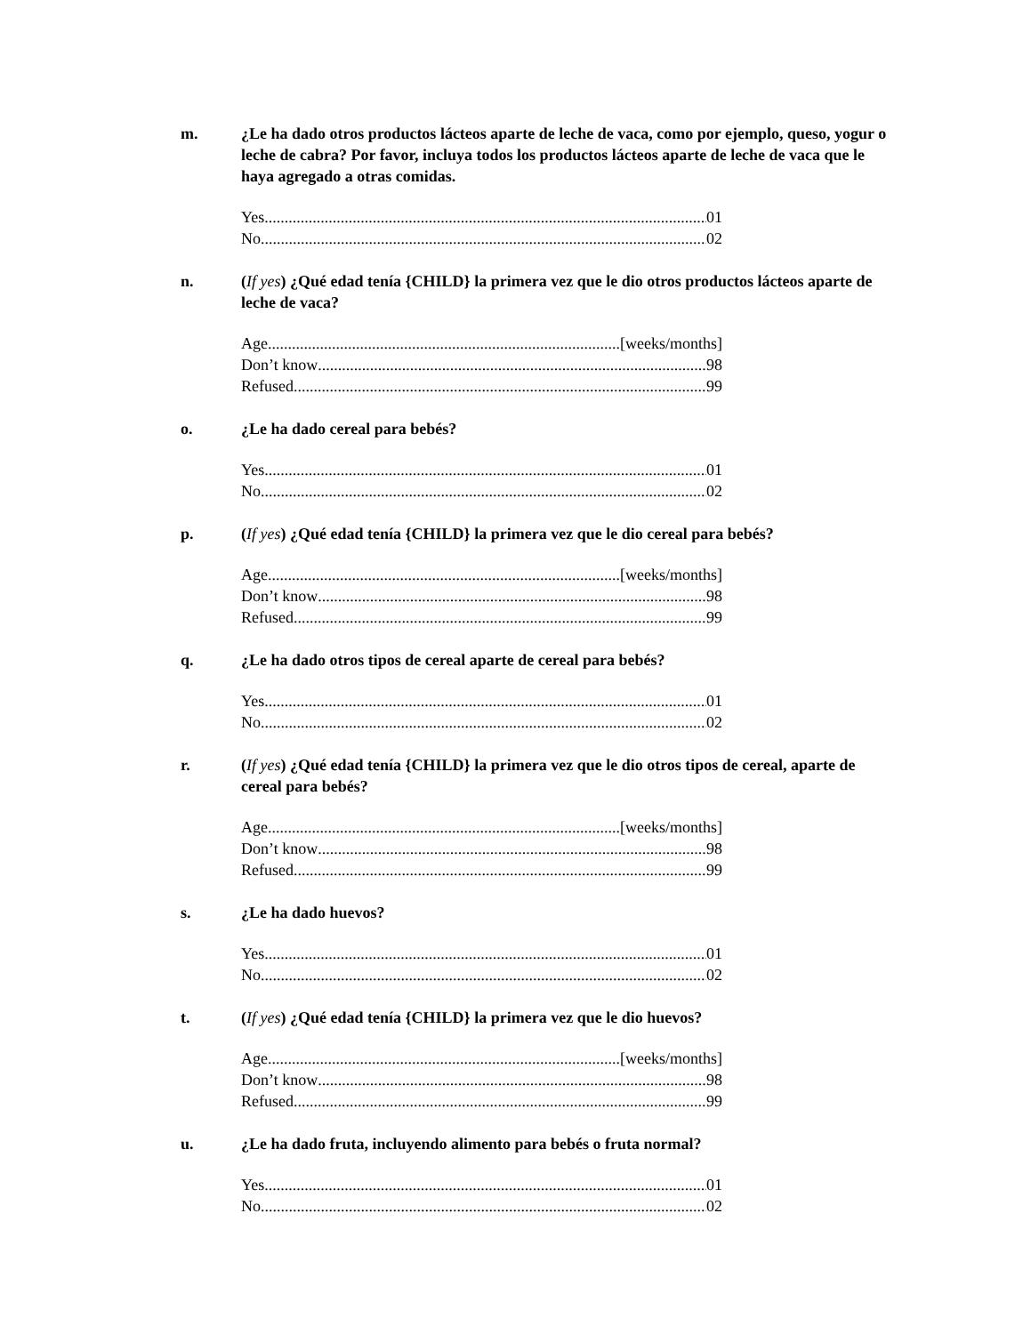m. ¿Le ha dado otros productos lácteos aparte de leche de vaca, como por ejemplo, queso, yogur o leche de cabra? Por favor, incluya todos los productos lácteos aparte de leche de vaca que le haya agregado a otras comidas.
Yes 01
No 02
n. (If yes) ¿Qué edad tenía {CHILD} la primera vez que le dio otros productos lácteos aparte de leche de vaca?
Age [weeks/months]
Don’t know 98
Refused 99
o. ¿Le ha dado cereal para bebés?
Yes 01
No 02
p. (If yes) ¿Qué edad tenía {CHILD} la primera vez que le dio cereal para bebés?
Age [weeks/months]
Don’t know 98
Refused 99
q. ¿Le ha dado otros tipos de cereal aparte de cereal para bebés?
Yes 01
No 02
r. (If yes) ¿Qué edad tenía {CHILD} la primera vez que le dio otros tipos de cereal, aparte de cereal para bebés?
Age [weeks/months]
Don’t know 98
Refused 99
s. ¿Le ha dado huevos?
Yes 01
No 02
t. (If yes) ¿Qué edad tenía {CHILD} la primera vez que le dio huevos?
Age [weeks/months]
Don’t know 98
Refused 99
u. ¿Le ha dado fruta, incluyendo alimento para bebés o fruta normal?
Yes 01
No 02